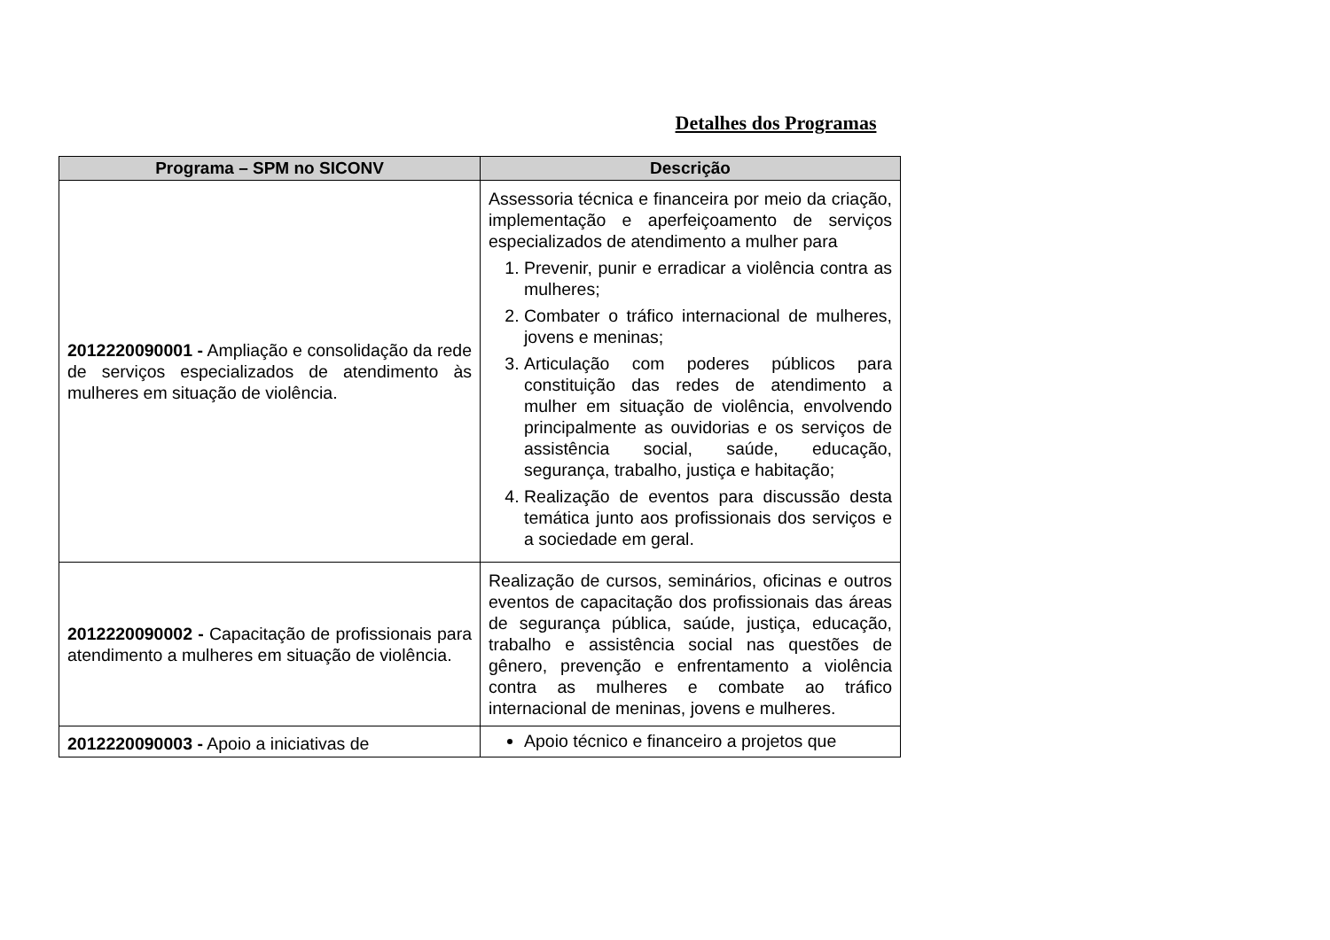Detalhes dos Programas
| Programa – SPM no SICONV | Descrição |
| --- | --- |
| 2012220090001 - Ampliação e consolidação da rede de serviços especializados de atendimento às mulheres em situação de violência. | Assessoria técnica e financeira por meio da criação, implementação e aperfeiçoamento de serviços especializados de atendimento a mulher para 1. Prevenir, punir e erradicar a violência contra as mulheres; 2. Combater o tráfico internacional de mulheres, jovens e meninas; 3. Articulação com poderes públicos para constituição das redes de atendimento a mulher em situação de violência, envolvendo principalmente as ouvidorias e os serviços de assistência social, saúde, educação, segurança, trabalho, justiça e habitação; 4. Realização de eventos para discussão desta temática junto aos profissionais dos serviços e a sociedade em geral. |
| 2012220090002 - Capacitação de profissionais para atendimento a mulheres em situação de violência. | Realização de cursos, seminários, oficinas e outros eventos de capacitação dos profissionais das áreas de segurança pública, saúde, justiça, educação, trabalho e assistência social nas questões de gênero, prevenção e enfrentamento a violência contra as mulheres e combate ao tráfico internacional de meninas, jovens e mulheres. |
| 2012220090003 - Apoio a iniciativas de | Apoio técnico e financeiro a projetos que |